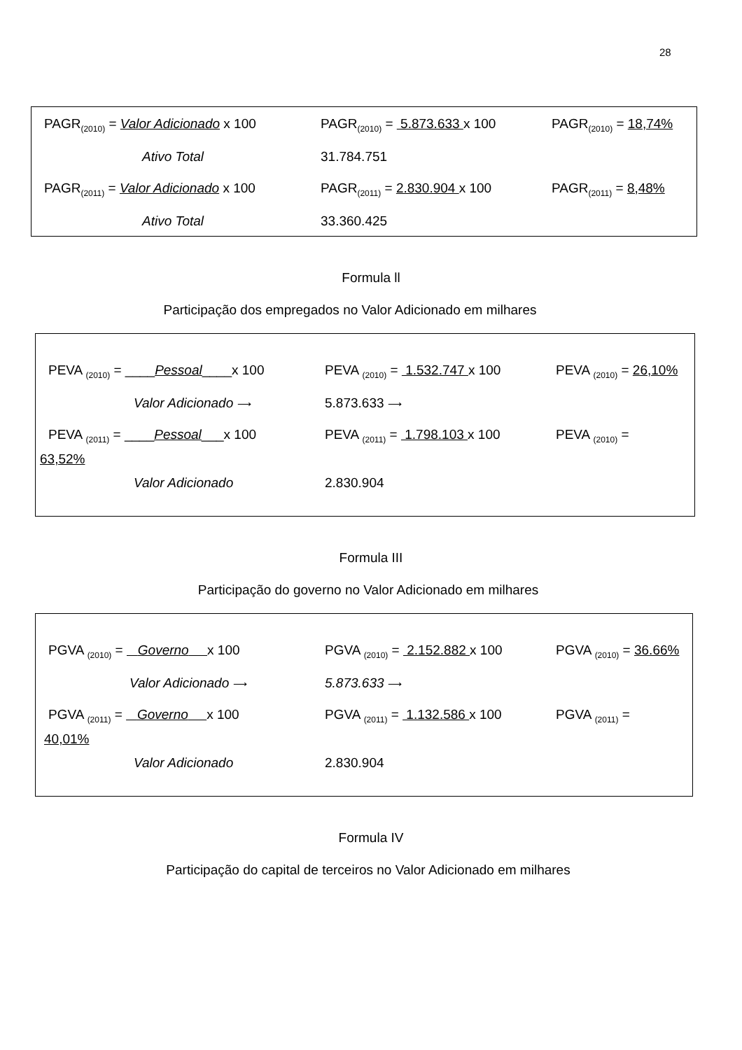28
PAGR<sub>(2010)</sub> = Valor Adicionado x 100 PAGR<sub>(2010)</sub> = 5.873.633 x 100 PAGR<sub>(2010)</sub> = 18,74%
Ativo Total 31.784.751
PAGR<sub>(2011)</sub> = Valor Adicionado x 100 PAGR<sub>(2011)</sub> = 2.830.904 x 100 PAGR<sub>(2011)</sub> = 8,48%
Ativo Total 33.360.425
Formula ll
Participação dos empregados no Valor Adicionado em milhares
PEVA <sub>(2010)</sub> = ____Pessoal____x 100 PEVA <sub>(2010)</sub> = 1.532.747 x 100 PEVA <sub>(2010)</sub> = 26,10%
Valor Adicionado ⟶ 5.873.633 ⟶
PEVA <sub>(2011)</sub> = ____Pessoal___x 100 PEVA <sub>(2011)</sub> = 1.798.103 x 100 PEVA <sub>(2010)</sub> =
63,52%
Valor Adicionado 2.830.904
Formula III
Participação do governo no Valor Adicionado em milhares
PGVA <sub>(2010)</sub> = Governo x 100 PGVA <sub>(2010)</sub> = 2.152.882 x 100 PGVA <sub>(2010)</sub> = 36.66%
Valor Adicionado ⟶ 5.873.633 ⟶
PGVA <sub>(2011)</sub> = Governo x 100 PGVA <sub>(2011)</sub> = 1.132.586 x 100 PGVA <sub>(2011)</sub> =
40,01%
Valor Adicionado 2.830.904
Formula IV
Participação do capital de terceiros no Valor Adicionado em milhares